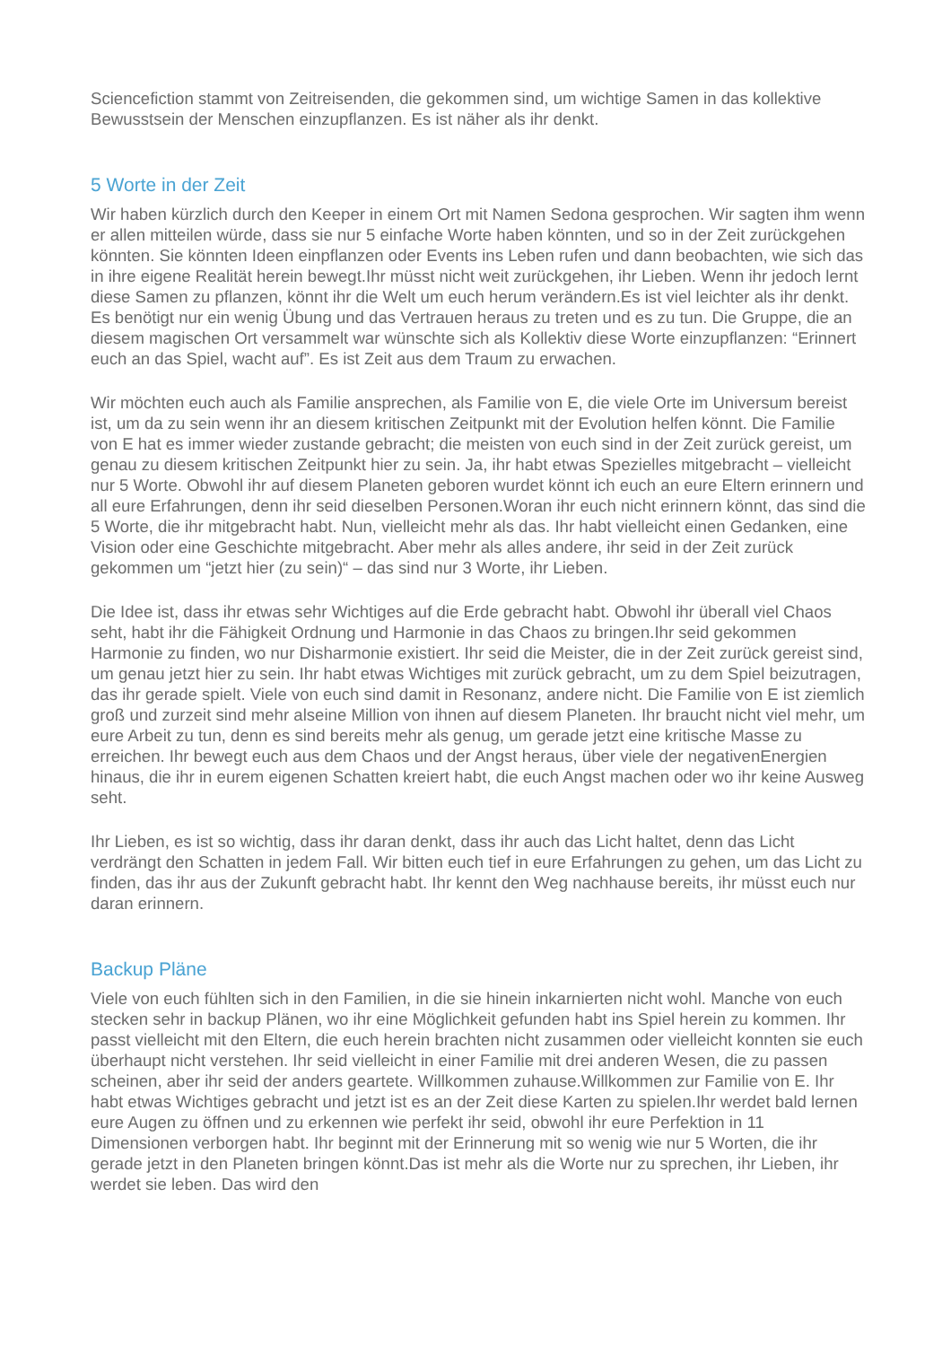Sciencefiction stammt von Zeitreisenden, die gekommen sind, um wichtige Samen in das kollektive Bewusstsein der Menschen einzupflanzen. Es ist näher als ihr denkt.
5 Worte in der Zeit
Wir haben kürzlich durch den Keeper in einem Ort mit Namen Sedona gesprochen. Wir sagten ihm wenn er allen mitteilen würde, dass sie nur 5 einfache Worte haben könnten, und so in der Zeit zurückgehen könnten. Sie könnten Ideen einpflanzen oder Events ins Leben rufen und dann beobachten, wie sich das in ihre eigene Realität herein bewegt.Ihr müsst nicht weit zurückgehen, ihr Lieben. Wenn ihr jedoch lernt diese Samen zu pflanzen, könnt ihr die Welt um euch herum verändern.Es ist viel leichter als ihr denkt. Es benötigt nur ein wenig Übung und das Vertrauen heraus zu treten und es zu tun. Die Gruppe, die an diesem magischen Ort versammelt war wünschte sich als Kollektiv diese Worte einzupflanzen: “Erinnert euch an das Spiel, wacht auf”. Es ist Zeit aus dem Traum zu erwachen.
Wir möchten euch auch als Familie ansprechen, als Familie von E, die viele Orte im Universum bereist ist, um da zu sein wenn ihr an diesem kritischen Zeitpunkt mit der Evolution helfen könnt. Die Familie von E hat es immer wieder zustande gebracht; die meisten von euch sind in der Zeit zurück gereist, um genau zu diesem kritischen Zeitpunkt hier zu sein. Ja, ihr habt etwas Spezielles mitgebracht – vielleicht nur 5 Worte. Obwohl ihr auf diesem Planeten geboren wurdet könnt ich euch an eure Eltern erinnern und all eure Erfahrungen, denn ihr seid dieselben Personen.Woran ihr euch nicht erinnern könnt, das sind die 5 Worte, die ihr mitgebracht habt. Nun, vielleicht mehr als das. Ihr habt vielleicht einen Gedanken, eine Vision oder eine Geschichte mitgebracht. Aber mehr als alles andere, ihr seid in der Zeit zurück gekommen um “jetzt hier (zu sein)“ – das sind nur 3 Worte, ihr Lieben.
Die Idee ist, dass ihr etwas sehr Wichtiges auf die Erde gebracht habt. Obwohl ihr überall viel Chaos seht, habt ihr die Fähigkeit Ordnung und Harmonie in das Chaos zu bringen.Ihr seid gekommen Harmonie zu finden, wo nur Disharmonie existiert. Ihr seid die Meister, die in der Zeit zurück gereist sind, um genau jetzt hier zu sein. Ihr habt etwas Wichtiges mit zurück gebracht, um zu dem Spiel beizutragen, das ihr gerade spielt. Viele von euch sind damit in Resonanz, andere nicht. Die Familie von E ist ziemlich groß und zurzeit sind mehr alseine Million von ihnen auf diesem Planeten. Ihr braucht nicht viel mehr, um eure Arbeit zu tun, denn es sind bereits mehr als genug, um gerade jetzt eine kritische Masse zu erreichen. Ihr bewegt euch aus dem Chaos und der Angst heraus, über viele der negativenEnergien hinaus, die ihr in eurem eigenen Schatten kreiert habt, die euch Angst machen oder wo ihr keine Ausweg seht.
Ihr Lieben, es ist so wichtig, dass ihr daran denkt, dass ihr auch das Licht haltet, denn das Licht verdrängt den Schatten in jedem Fall. Wir bitten euch tief in eure Erfahrungen zu gehen, um das Licht zu finden, das ihr aus der Zukunft gebracht habt. Ihr kennt den Weg nachhause bereits, ihr müsst euch nur daran erinnern.
Backup Pläne
Viele von euch fühlten sich in den Familien, in die sie hinein inkarnierten nicht wohl. Manche von euch stecken sehr in backup Plänen, wo ihr eine Möglichkeit gefunden habt ins Spiel herein zu kommen. Ihr passt vielleicht mit den Eltern, die euch herein brachten nicht zusammen oder vielleicht konnten sie euch überhaupt nicht verstehen. Ihr seid vielleicht in einer Familie mit drei anderen Wesen, die zu passen scheinen, aber ihr seid der anders geartete. Willkommen zuhause.Willkommen zur Familie von E. Ihr habt etwas Wichtiges gebracht und jetzt ist es an der Zeit diese Karten zu spielen.Ihr werdet bald lernen eure Augen zu öffnen und zu erkennen wie perfekt ihr seid, obwohl ihr eure Perfektion in 11 Dimensionen verborgen habt. Ihr beginnt mit der Erinnerung mit so wenig wie nur 5 Worten, die ihr gerade jetzt in den Planeten bringen könnt.Das ist mehr als die Worte nur zu sprechen, ihr Lieben, ihr werdet sie leben. Das wird den